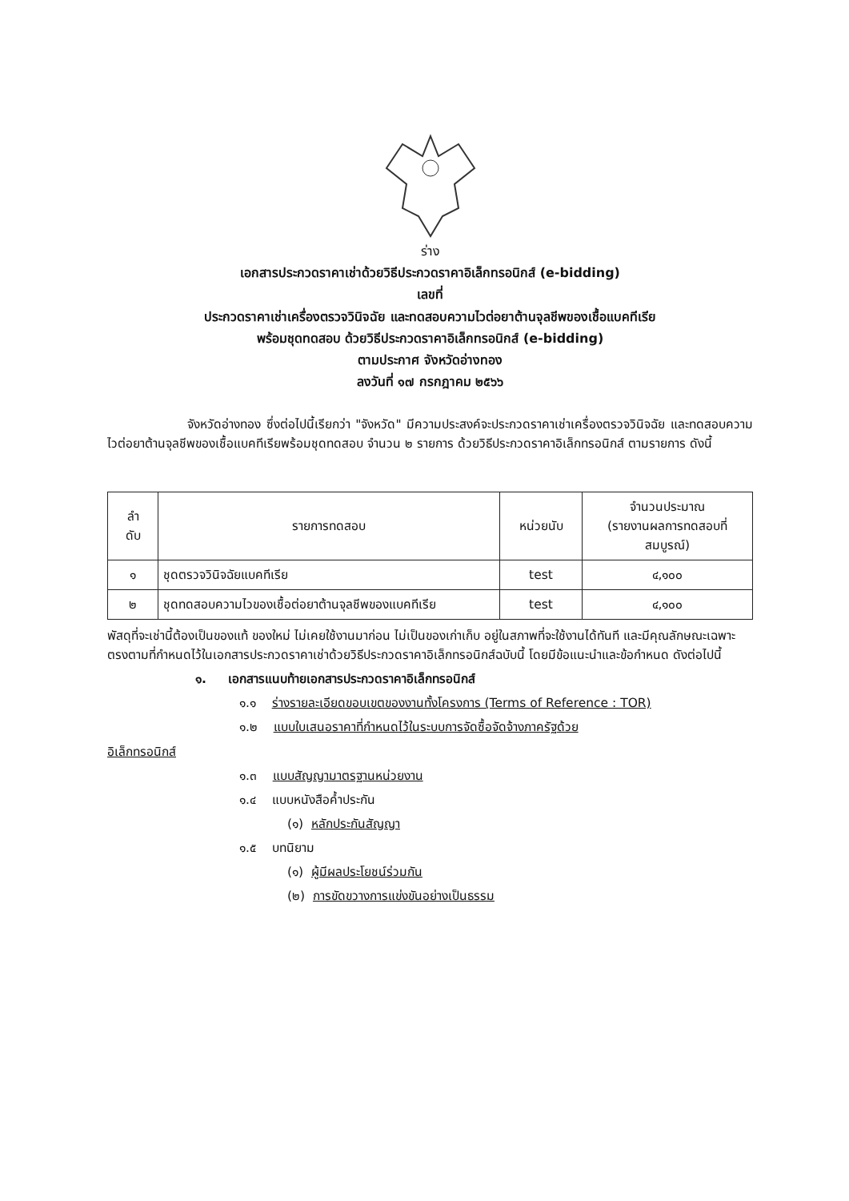ร่าง
เอกสารประกวดราคาเช่าด้วยวิธีประกวดราคาอิเล็กทรอนิกส์ (e-bidding)
เลขที่
ประกวดราคาเช่าเครื่องตรวจวินิจฉัย และทดสอบความไวต่อยาต้านจุลชีพของเชื้อแบคทีเรีย
พร้อมชุดทดสอบ ด้วยวิธีประกวดราคาอิเล็กทรอนิกส์ (e-bidding)
ตามประกาศ จังหวัดอ่างทอง
ลงวันที่ ๑๗ กรกฎาคม ๒๕๖๖
จังหวัดอ่างทอง ซึ่งต่อไปนี้เรียกว่า "จังหวัด" มีความประสงค์จะประกวดราคาเช่าเครื่องตรวจวินิจฉัย และทดสอบความไวต่อยาต้านจุลชีพของเชื้อแบคทีเรียพร้อมชุดทดสอบ จำนวน ๒ รายการ ด้วยวิธีประกวดราคาอิเล็กทรอนิกส์ ตามรายการ ดังนี้
| ลำ ดับ | รายการทดสอบ | หน่วยนับ | จำนวนประมาณ (รายงานผลการทดสอบที่ สมบูรณ์) |
| --- | --- | --- | --- |
| ๑ | ชุดตรวจวินิจฉัยแบคทีเรีย | test | ๔,๑๐๐ |
| ๒ | ชุดทดสอบความไวของเชื้อต่อยาต้านจุลชีพของแบคทีเรีย | test | ๔,๑๐๐ |
พัสดุที่จะเช่านี้ต้องเป็นของแท้ ของใหม่ ไม่เคยใช้งานมาก่อน ไม่เป็นของเก่าเก็บ อยู่ในสภาพที่จะใช้งานได้ทันที และมีคุณลักษณะเฉพาะตรงตามที่กำหนดไว้ในเอกสารประกวดราคาเช่าด้วยวิธีประกวดราคาอิเล็กทรอนิกส์ฉบับนี้ โดยมีข้อแนะนำและข้อกำหนด ดังต่อไปนี้
๑. เอกสารแนบท้ายเอกสารประกวดราคาอิเล็กทรอนิกส์
๑.๑ ร่างรายละเอียดขอบเขตของงานทั้งโครงการ (Terms of Reference : TOR)
๑.๒ แบบใบเสนอราคาที่กำหนดไว้ในระบบการจัดซื้อจัดจ้างภาครัฐด้วย
อิเล็กทรอนิกส์
๑.๓ แบบสัญญามาตรฐานหน่วยงาน
๑.๔ แบบหนังสือค้ำประกัน
(๑) หลักประกันสัญญา
๑.๕ บทนิยาม
(๑) ผู้มีผลประโยชน์ร่วมกัน
(๒) การขัดขวางการแข่งขันอย่างเป็นธรรม